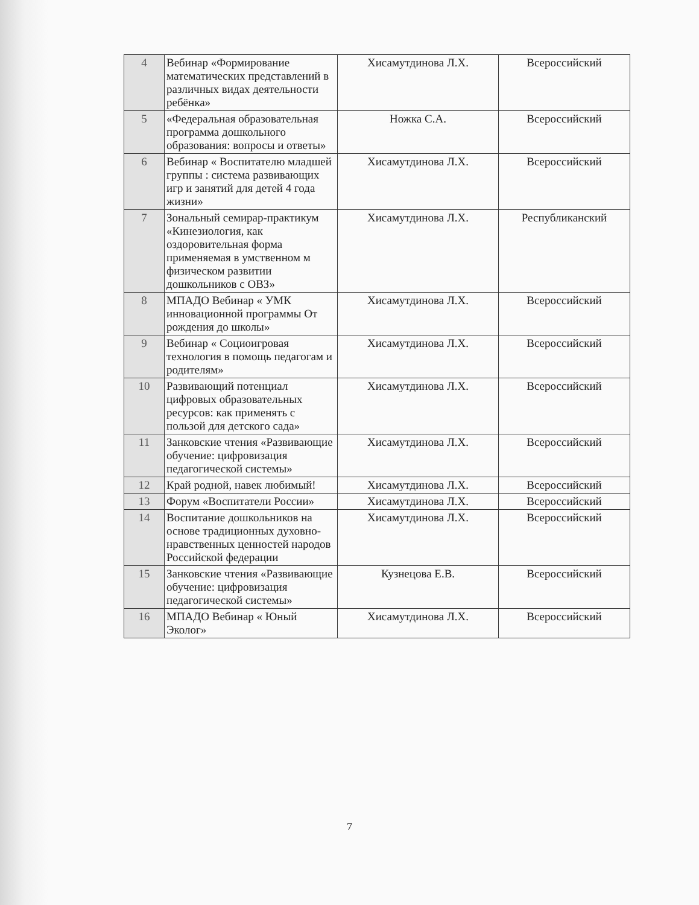| 4 | Вебинар «Формирование математических представлений в различных видах деятельности ребёнка» | Хисамутдинова Л.Х. | Всероссийский |
| 5 | «Федеральная образовательная программа дошкольного образования: вопросы и ответы» | Ножка С.А. | Всероссийский |
| 6 | Вебинар « Воспитателю младшей группы : система развивающих игр и занятий для детей 4 года жизни» | Хисамутдинова Л.Х. | Всероссийский |
| 7 | Зональный семирар-практикум «Кинезиология, как оздоровительная форма применяемая в умственном м физическом развитии дошкольников с ОВЗ» | Хисамутдинова Л.Х. | Республиканский |
| 8 | МПАДО Вебинар « УМК инновационной программы От рождения до школы» | Хисамутдинова Л.Х. | Всероссийский |
| 9 | Вебинар « Социоигровая технология в помощь педагогам и родителям» | Хисамутдинова Л.Х. | Всероссийский |
| 10 | Развивающий потенциал цифровых образовательных ресурсов: как применять с пользой для детского сада» | Хисамутдинова Л.Х. | Всероссийский |
| 11 | Занковские чтения «Развивающие обучение: цифровизация педагогической системы» | Хисамутдинова Л.Х. | Всероссийский |
| 12 | Край родной, навек любимый! | Хисамутдинова Л.Х. | Всероссийский |
| 13 | Форум «Воспитатели России» | Хисамутдинова Л.Х. | Всероссийский |
| 14 | Воспитание дошкольников на основе традиционных духовно-нравственных ценностей народов Российской федерации | Хисамутдинова Л.Х. | Всероссийский |
| 15 | Занковские чтения «Развивающие обучение: цифровизация педагогической системы» | Кузнецова Е.В. | Всероссийский |
| 16 | МПАДО Вебинар « Юный Эколог» | Хисамутдинова Л.Х. | Всероссийский |
7